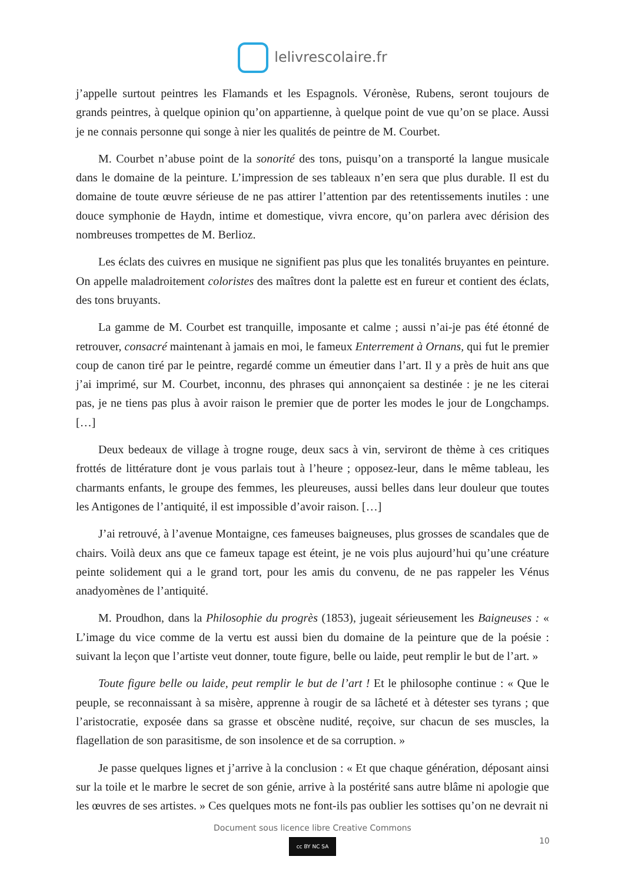lelivrescolaire.fr
j’appelle surtout peintres les Flamands et les Espagnols. Véronèse, Rubens, seront toujours de grands peintres, à quelque opinion qu’on appartienne, à quelque point de vue qu’on se place. Aussi je ne connais personne qui songe à nier les qualités de peintre de M. Courbet.
M. Courbet n’abuse point de la sonorité des tons, puisqu’on a transporté la langue musicale dans le domaine de la peinture. L’impression de ses tableaux n’en sera que plus durable. Il est du domaine de toute œuvre sérieuse de ne pas attirer l’attention par des retentissements inutiles : une douce symphonie de Haydn, intime et domestique, vivra encore, qu’on parlera avec dérision des nombreuses trompettes de M. Berlioz.
Les éclats des cuivres en musique ne signifient pas plus que les tonalités bruyantes en peinture. On appelle maladroitement coloristes des maîtres dont la palette est en fureur et contient des éclats, des tons bruyants.
La gamme de M. Courbet est tranquille, imposante et calme ; aussi n’ai-je pas été étonné de retrouver, consacré maintenant à jamais en moi, le fameux Enterrement à Ornans, qui fut le premier coup de canon tiré par le peintre, regardé comme un émeutier dans l’art. Il y a près de huit ans que j’ai imprimé, sur M. Courbet, inconnu, des phrases qui annonçaient sa destinée : je ne les citerai pas, je ne tiens pas plus à avoir raison le premier que de porter les modes le jour de Longchamps. […]
Deux bedeaux de village à trogne rouge, deux sacs à vin, serviront de thème à ces critiques frottés de littérature dont je vous parlais tout à l’heure ; opposez-leur, dans le même tableau, les charmants enfants, le groupe des femmes, les pleureuses, aussi belles dans leur douleur que toutes les Antigones de l’antiquité, il est impossible d’avoir raison. […]
J’ai retrouvé, à l’avenue Montaigne, ces fameuses baigneuses, plus grosses de scandales que de chairs. Voilà deux ans que ce fameux tapage est éteint, je ne vois plus aujourd’hui qu’une créature peinte solidement qui a le grand tort, pour les amis du convenu, de ne pas rappeler les Vénus anadyomènes de l’antiquité.
M. Proudhon, dans la Philosophie du progrès (1853), jugeait sérieusement les Baigneuses : « L’image du vice comme de la vertu est aussi bien du domaine de la peinture que de la poésie : suivant la leçon que l’artiste veut donner, toute figure, belle ou laide, peut remplir le but de l’art. »
Toute figure belle ou laide, peut remplir le but de l’art ! Et le philosophe continue : « Que le peuple, se reconnaissant à sa misère, apprenne à rougir de sa lâcheté et à détester ses tyrans ; que l’aristocratie, exposée dans sa grasse et obscène nudité, reçoive, sur chacun de ses muscles, la flagellation de son parasitisme, de son insolence et de sa corruption. »
Je passe quelques lignes et j’arrive à la conclusion : « Et que chaque génération, déposant ainsi sur la toile et le marbre le secret de son génie, arrive à la postérité sans autre blâme ni apologie que les œuvres de ses artistes. » Ces quelques mots ne font-ils pas oublier les sottises qu’on ne devrait ni
Document sous licence libre Creative Commons
cc BY NC SA
10